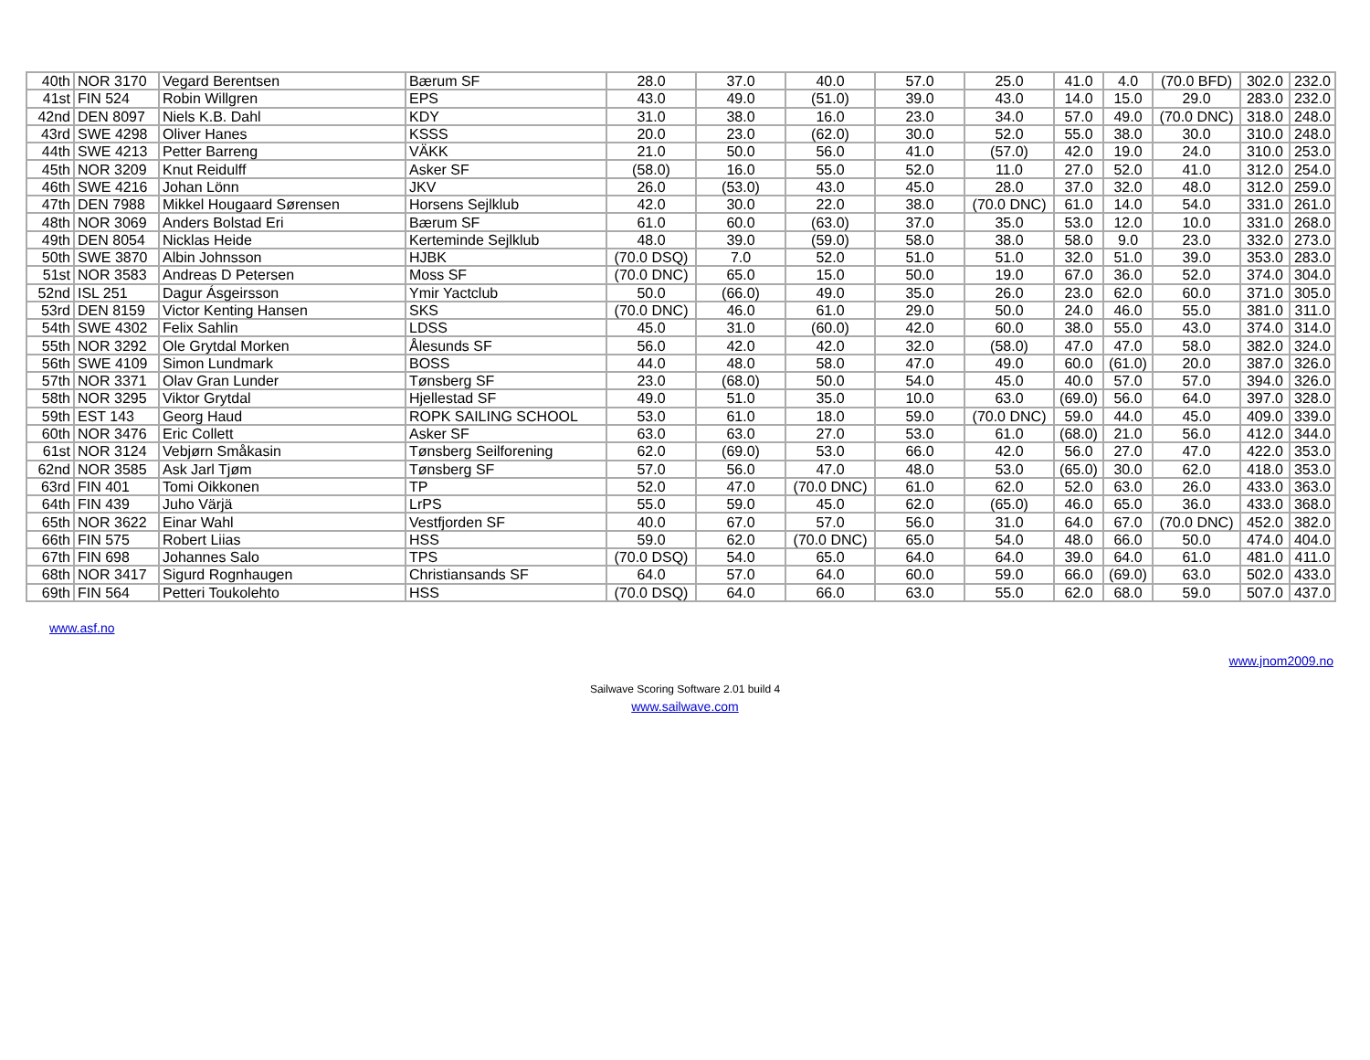| 40th | NOR 3170 | Vegard Berentsen | Bærum SF | 28.0 | 37.0 | 40.0 | 57.0 | 25.0 | 41.0 | 4.0 | (70.0 BFD) | 302.0 | 232.0 |
| 41st | FIN 524 | Robin Willgren | EPS | 43.0 | 49.0 | (51.0) | 39.0 | 43.0 | 14.0 | 15.0 | 29.0 | 283.0 | 232.0 |
| 42nd | DEN 8097 | Niels K.B. Dahl | KDY | 31.0 | 38.0 | 16.0 | 23.0 | 34.0 | 57.0 | 49.0 | (70.0 DNC) | 318.0 | 248.0 |
| 43rd | SWE 4298 | Oliver Hanes | KSSS | 20.0 | 23.0 | (62.0) | 30.0 | 52.0 | 55.0 | 38.0 | 30.0 | 310.0 | 248.0 |
| 44th | SWE 4213 | Petter Barreng | VÄKK | 21.0 | 50.0 | 56.0 | 41.0 | (57.0) | 42.0 | 19.0 | 24.0 | 310.0 | 253.0 |
| 45th | NOR 3209 | Knut Reidulff | Asker SF | (58.0) | 16.0 | 55.0 | 52.0 | 11.0 | 27.0 | 52.0 | 41.0 | 312.0 | 254.0 |
| 46th | SWE 4216 | Johan Lönn | JKV | 26.0 | (53.0) | 43.0 | 45.0 | 28.0 | 37.0 | 32.0 | 48.0 | 312.0 | 259.0 |
| 47th | DEN 7988 | Mikkel Hougaard Sørensen | Horsens Sejlklub | 42.0 | 30.0 | 22.0 | 38.0 | (70.0 DNC) | 61.0 | 14.0 | 54.0 | 331.0 | 261.0 |
| 48th | NOR 3069 | Anders Bolstad Eri | Bærum SF | 61.0 | 60.0 | (63.0) | 37.0 | 35.0 | 53.0 | 12.0 | 10.0 | 331.0 | 268.0 |
| 49th | DEN 8054 | Nicklas Heide | Kerteminde Sejlklub | 48.0 | 39.0 | (59.0) | 58.0 | 38.0 | 58.0 | 9.0 | 23.0 | 332.0 | 273.0 |
| 50th | SWE 3870 | Albin Johnsson | HJBK | (70.0 DSQ) | 7.0 | 52.0 | 51.0 | 51.0 | 32.0 | 51.0 | 39.0 | 353.0 | 283.0 |
| 51st | NOR 3583 | Andreas D Petersen | Moss SF | (70.0 DNC) | 65.0 | 15.0 | 50.0 | 19.0 | 67.0 | 36.0 | 52.0 | 374.0 | 304.0 |
| 52nd | ISL 251 | Dagur Ásgeirsson | Ymir Yactclub | 50.0 | (66.0) | 49.0 | 35.0 | 26.0 | 23.0 | 62.0 | 60.0 | 371.0 | 305.0 |
| 53rd | DEN 8159 | Victor Kenting Hansen | SKS | (70.0 DNC) | 46.0 | 61.0 | 29.0 | 50.0 | 24.0 | 46.0 | 55.0 | 381.0 | 311.0 |
| 54th | SWE 4302 | Felix Sahlin | LDSS | 45.0 | 31.0 | (60.0) | 42.0 | 60.0 | 38.0 | 55.0 | 43.0 | 374.0 | 314.0 |
| 55th | NOR 3292 | Ole Grytdal Morken | Ålesunds SF | 56.0 | 42.0 | 42.0 | 32.0 | (58.0) | 47.0 | 47.0 | 58.0 | 382.0 | 324.0 |
| 56th | SWE 4109 | Simon Lundmark | BOSS | 44.0 | 48.0 | 58.0 | 47.0 | 49.0 | 60.0 | (61.0) | 20.0 | 387.0 | 326.0 |
| 57th | NOR 3371 | Olav Gran Lunder | Tønsberg SF | 23.0 | (68.0) | 50.0 | 54.0 | 45.0 | 40.0 | 57.0 | 57.0 | 394.0 | 326.0 |
| 58th | NOR 3295 | Viktor Grytdal | Hjellestad SF | 49.0 | 51.0 | 35.0 | 10.0 | 63.0 | (69.0) | 56.0 | 64.0 | 397.0 | 328.0 |
| 59th | EST 143 | Georg Haud | ROPK SAILING SCHOOL | 53.0 | 61.0 | 18.0 | 59.0 | (70.0 DNC) | 59.0 | 44.0 | 45.0 | 409.0 | 339.0 |
| 60th | NOR 3476 | Eric Collett | Asker SF | 63.0 | 63.0 | 27.0 | 53.0 | 61.0 | (68.0) | 21.0 | 56.0 | 412.0 | 344.0 |
| 61st | NOR 3124 | Vebjørn Småkasin | Tønsberg Seilforening | 62.0 | (69.0) | 53.0 | 66.0 | 42.0 | 56.0 | 27.0 | 47.0 | 422.0 | 353.0 |
| 62nd | NOR 3585 | Ask Jarl Tjøm | Tønsberg SF | 57.0 | 56.0 | 47.0 | 48.0 | 53.0 | (65.0) | 30.0 | 62.0 | 418.0 | 353.0 |
| 63rd | FIN 401 | Tomi Oikkonen | TP | 52.0 | 47.0 | (70.0 DNC) | 61.0 | 62.0 | 52.0 | 63.0 | 26.0 | 433.0 | 363.0 |
| 64th | FIN 439 | Juho Värjä | LrPS | 55.0 | 59.0 | 45.0 | 62.0 | (65.0) | 46.0 | 65.0 | 36.0 | 433.0 | 368.0 |
| 65th | NOR 3622 | Einar Wahl | Vestfjorden SF | 40.0 | 67.0 | 57.0 | 56.0 | 31.0 | 64.0 | 67.0 | (70.0 DNC) | 452.0 | 382.0 |
| 66th | FIN 575 | Robert Liias | HSS | 59.0 | 62.0 | (70.0 DNC) | 65.0 | 54.0 | 48.0 | 66.0 | 50.0 | 474.0 | 404.0 |
| 67th | FIN 698 | Johannes Salo | TPS | (70.0 DSQ) | 54.0 | 65.0 | 64.0 | 64.0 | 39.0 | 64.0 | 61.0 | 481.0 | 411.0 |
| 68th | NOR 3417 | Sigurd Rognhaugen | Christiansands SF | 64.0 | 57.0 | 64.0 | 60.0 | 59.0 | 66.0 | (69.0) | 63.0 | 502.0 | 433.0 |
| 69th | FIN 564 | Petteri Toukolehto | HSS | (70.0 DSQ) | 64.0 | 66.0 | 63.0 | 55.0 | 62.0 | 68.0 | 59.0 | 507.0 | 437.0 |
www.asf.no
www.jnom2009.no
Sailwave Scoring Software 2.01 build 4
www.sailwave.com